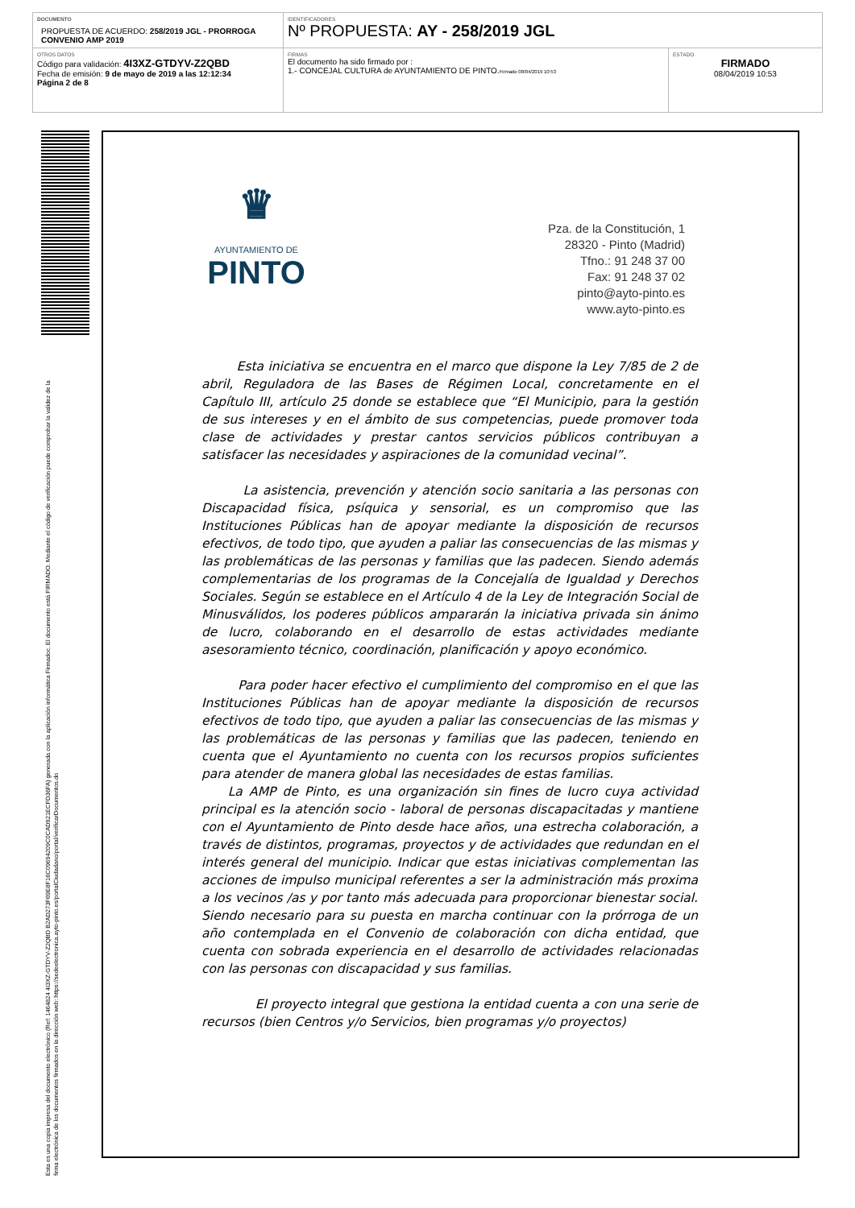| DOCUMENTO PROPUESTA DE ACUERDO: 258/2019 JGL - PRORROGA CONVENIO AMP 2019 | IDENTIFICADORES Nº PROPUESTA: AY - 258/2019 JGL | |
| OTROS DATOS Código para validación: 4I3XZ-GTDYV-Z2QBD Fecha de emisión: 9 de mayo de 2019 a las 12:12:34 Página 2 de 8 | FIRMAS El documento ha sido firmado por : 1.- CONCEJAL CULTURA de AYUNTAMIENTO DE PINTO. Firmado 08/04/2019 10:53 | ESTADO FIRMADO 08/04/2019 10:53 |
Esta es una copia impresa del documento electrónico (Ref: 1464824 4I3XZ-GTDYV-Z2QBD B2AD273F69E8F16C09694209C0CAD921ECFD36FA) generada con la aplicación informática Firmadoc. El documento está FIRMADO. Mediante el código de verificación puede comprobar la validez de la firma electrónica de los documentos firmados en la dirección web: https://sedeelectronica.ayto-pinto.es/portalCiudadano/portal/verificarDocumentos.do
♛
AYUNTAMIENTO DE
PINTO
Pza. de la Constitución, 1
28320 - Pinto (Madrid)
Tfno.: 91 248 37 00
Fax: 91 248 37 02
pinto@ayto-pinto.es
www.ayto-pinto.es
Esta iniciativa se encuentra en el marco que dispone la Ley 7/85 de 2 de abril, Reguladora de las Bases de Régimen Local, concretamente en el Capítulo III, artículo 25 donde se establece que “El Municipio, para la gestión de sus intereses y en el ámbito de sus competencias, puede promover toda clase de actividades y prestar cantos servicios públicos contribuyan a satisfacer las necesidades y aspiraciones de la comunidad vecinal”.
La asistencia, prevención y atención socio sanitaria a las personas con Discapacidad física, psíquica y sensorial, es un compromiso que las Instituciones Públicas han de apoyar mediante la disposición de recursos efectivos, de todo tipo, que ayuden a paliar las consecuencias de las mismas y las problemáticas de las personas y familias que las padecen. Siendo además complementarias de los programas de la Concejalía de Igualdad y Derechos Sociales. Según se establece en el Artículo 4 de la Ley de Integración Social de Minusválidos, los poderes públicos ampararán la iniciativa privada sin ánimo de lucro, colaborando en el desarrollo de estas actividades mediante asesoramiento técnico, coordinación, planificación y apoyo económico.
Para poder hacer efectivo el cumplimiento del compromiso en el que las Instituciones Públicas han de apoyar mediante la disposición de recursos efectivos de todo tipo, que ayuden a paliar las consecuencias de las mismas y las problemáticas de las personas y familias que las padecen, teniendo en cuenta que el Ayuntamiento no cuenta con los recursos propios suficientes para atender de manera global las necesidades de estas familias.
La AMP de Pinto, es una organización sin fines de lucro cuya actividad principal es la atención socio - laboral de personas discapacitadas y mantiene con el Ayuntamiento de Pinto desde hace años, una estrecha colaboración, a través de distintos, programas, proyectos y de actividades que redundan en el interés general del municipio. Indicar que estas iniciativas complementan las acciones de impulso municipal referentes a ser la administración más proxima a los vecinos /as y por tanto más adecuada para proporcionar bienestar social. Siendo necesario para su puesta en marcha continuar con la prórroga de un año contemplada en el Convenio de colaboración con dicha entidad, que cuenta con sobrada experiencia en el desarrollo de actividades relacionadas con las personas con discapacidad y sus familias.
El proyecto integral que gestiona la entidad cuenta a con una serie de recursos (bien Centros y/o Servicios, bien programas y/o proyectos)